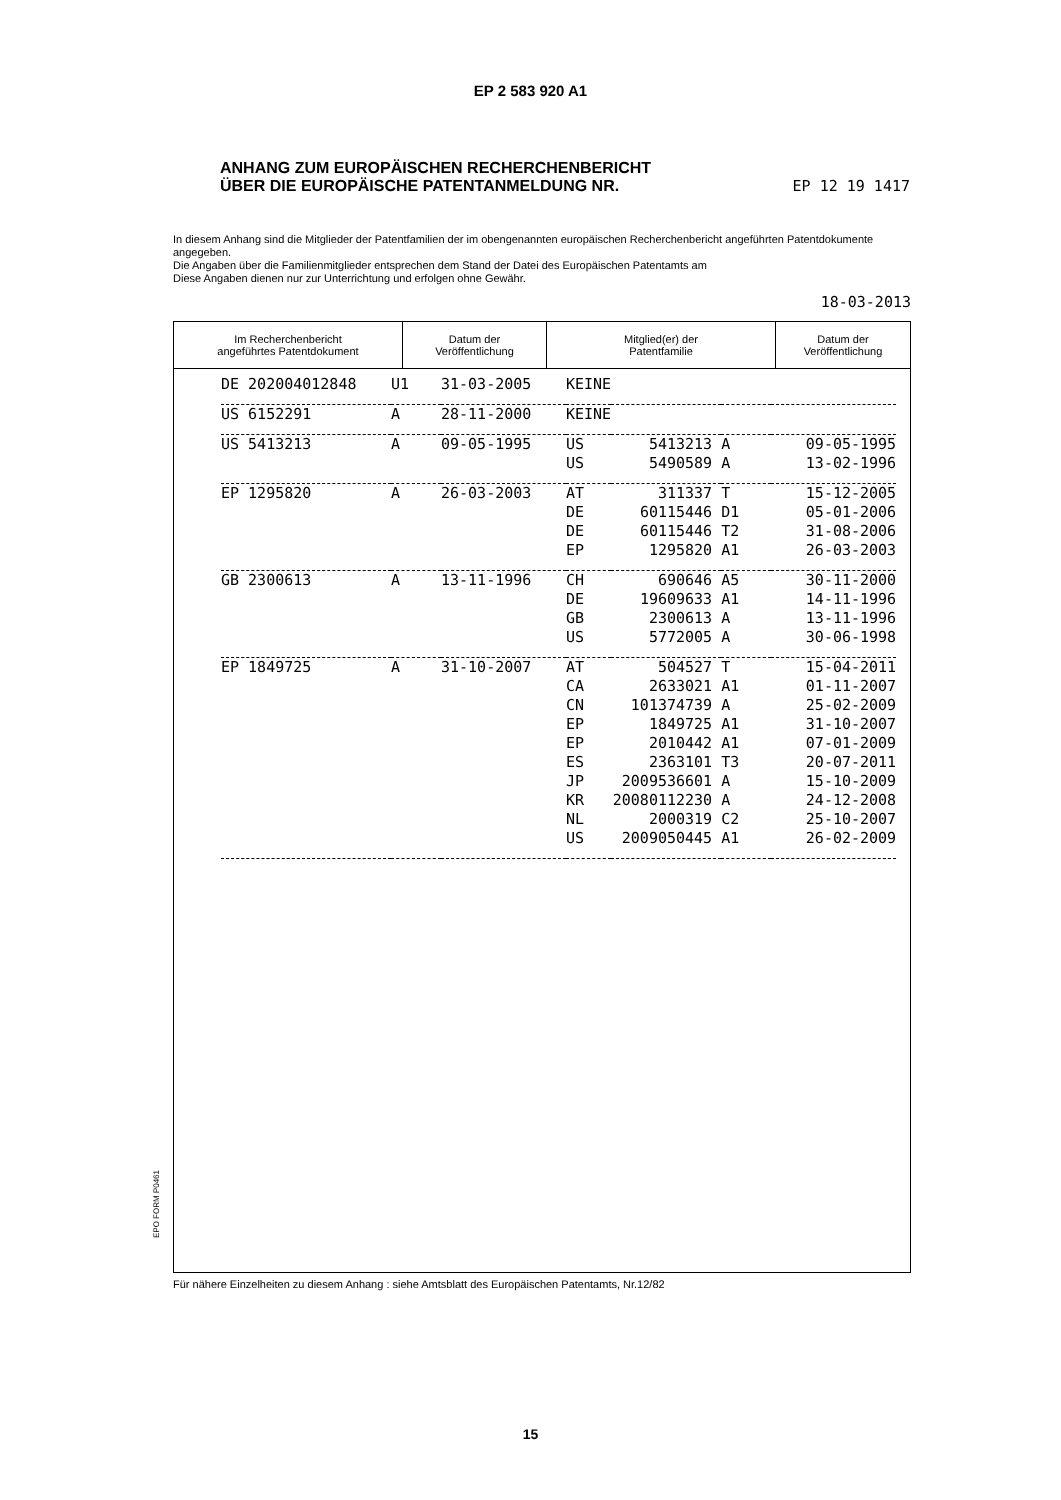EP 2 583 920 A1
ANHANG ZUM EUROPÄISCHEN RECHERCHENBERICHT
ÜBER DIE EUROPÄISCHE PATENTANMELDUNG NR. EP 12 19 1417
In diesem Anhang sind die Mitglieder der Patentfamilien der im obengenannten europäischen Recherchenbericht angeführten Patentdokumente angegeben.
Die Angaben über die Familienmitglieder entsprechen dem Stand der Datei des Europäischen Patentamts am
Diese Angaben dienen nur zur Unterrichtung und erfolgen ohne Gewähr.
18-03-2013
| Im Recherchenbericht angeführtes Patentdokument | Datum der Veröffentlichung | Mitglied(er) der Patentfamilie | Datum der Veröffentlichung |
| --- | --- | --- | --- |
| DE 202004012848 | U1 | 31-03-2005 | KEINE | | | |
| US 6152291 | A | 28-11-2000 | KEINE | | | |
| US 5413213 | A | 09-05-1995 | US | 5413213 | A | 09-05-1995 |
| | | | US | 5490589 | A | 13-02-1996 |
| EP 1295820 | A | 26-03-2003 | AT | 311337 | T | 15-12-2005 |
| | | | DE | 60115446 | D1 | 05-01-2006 |
| | | | DE | 60115446 | T2 | 31-08-2006 |
| | | | EP | 1295820 | A1 | 26-03-2003 |
| GB 2300613 | A | 13-11-1996 | CH | 690646 | A5 | 30-11-2000 |
| | | | DE | 19609633 | A1 | 14-11-1996 |
| | | | GB | 2300613 | A | 13-11-1996 |
| | | | US | 5772005 | A | 30-06-1998 |
| EP 1849725 | A | 31-10-2007 | AT | 504527 | T | 15-04-2011 |
| | | | CA | 2633021 | A1 | 01-11-2007 |
| | | | CN | 101374739 | A | 25-02-2009 |
| | | | EP | 1849725 | A1 | 31-10-2007 |
| | | | EP | 2010442 | A1 | 07-01-2009 |
| | | | ES | 2363101 | T3 | 20-07-2011 |
| | | | JP | 2009536601 | A | 15-10-2009 |
| | | | KR | 20080112230 | A | 24-12-2008 |
| | | | NL | 2000319 | C2 | 25-10-2007 |
| | | | US | 2009050445 | A1 | 26-02-2009 |
EPO FORM P0461
Für nähere Einzelheiten zu diesem Anhang : siehe Amtsblatt des Europäischen Patentamts, Nr.12/82
15